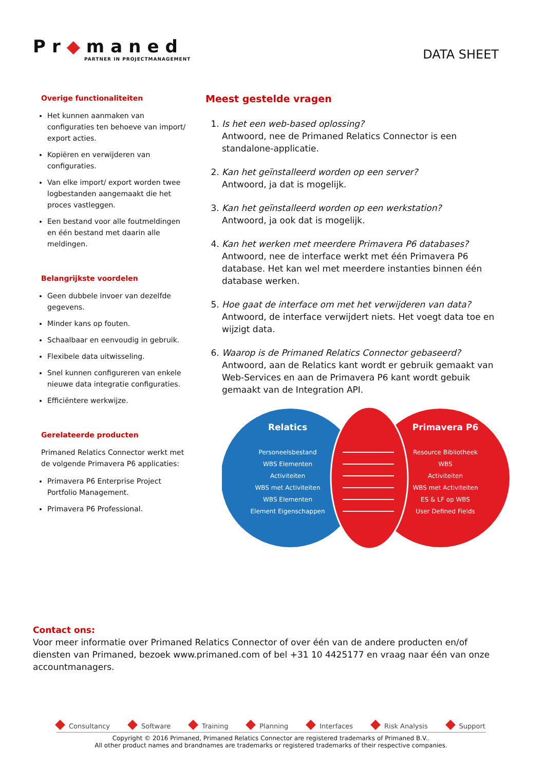Pr◆maned
PARTNER IN PROJECTMANAGEMENT
DATA SHEET
Overige functionaliteiten
Het kunnen aanmaken van configuraties ten behoeve van import/ export acties.
Kopiëren en verwijderen van configuraties.
Van elke import/ export worden twee logbestanden aangemaakt die het proces vastleggen.
Een bestand voor alle foutmeldingen en één bestand met daarin alle meldingen.
Belangrijkste voordelen
Geen dubbele invoer van dezelfde gegevens.
Minder kans op fouten.
Schaalbaar en eenvoudig in gebruik.
Flexibele data uitwisseling.
Snel kunnen configureren van enkele nieuwe data integratie configuraties.
Efficiëntere werkwijze.
Gerelateerde producten
Primaned Relatics Connector werkt met de volgende Primavera P6 applicaties:
Primavera P6 Enterprise Project Portfolio Management.
Primavera P6 Professional.
Meest gestelde vragen
1. Is het een web-based oplossing?
Antwoord, nee de Primaned Relatics Connector is een standalone-applicatie.
2. Kan het geïnstalleerd worden op een server?
Antwoord, ja dat is mogelijk.
3. Kan het geïnstalleerd worden op een werkstation?
Antwoord, ja ook dat is mogelijk.
4. Kan het werken met meerdere Primavera P6 databases?
Antwoord, nee de interface werkt met één Primavera P6 database. Het kan wel met meerdere instanties binnen één database werken.
5. Hoe gaat de interface om met het verwijderen van data?
Antwoord, de interface verwijdert niets. Het voegt data toe en wijzigt data.
6. Waarop is de Primaned Relatics Connector gebaseerd?
Antwoord, aan de Relatics kant wordt er gebruik gemaakt van Web-Services en aan de Primavera P6 kant wordt gebuik gemaakt van de Integration API.
Relatics
Personeelsbestand
WBS Elementen
Activiteiten
WBS met Activiteiten
WBS Elementen
Element Eigenschappen
Primavera P6
Resource Bibliotheek
WBS
Activiteiten
WBS met Activiteiten
ES & LF op WBS
User Defined Fields
Contact ons:
Voor meer informatie over Primaned Relatics Connector of over één van de andere producten en/of diensten van Primaned, bezoek www.primaned.com of bel +31 10 4425177 en vraag naar één van onze accountmanagers.
Consultancy Software Training Planning Interfaces Risk Analysis Support
Copyright © 2016 Primaned, Primaned Relatics Connector are registered trademarks of Primaned B.V..
All other product names and brandnames are trademarks or registered trademarks of their respective companies.